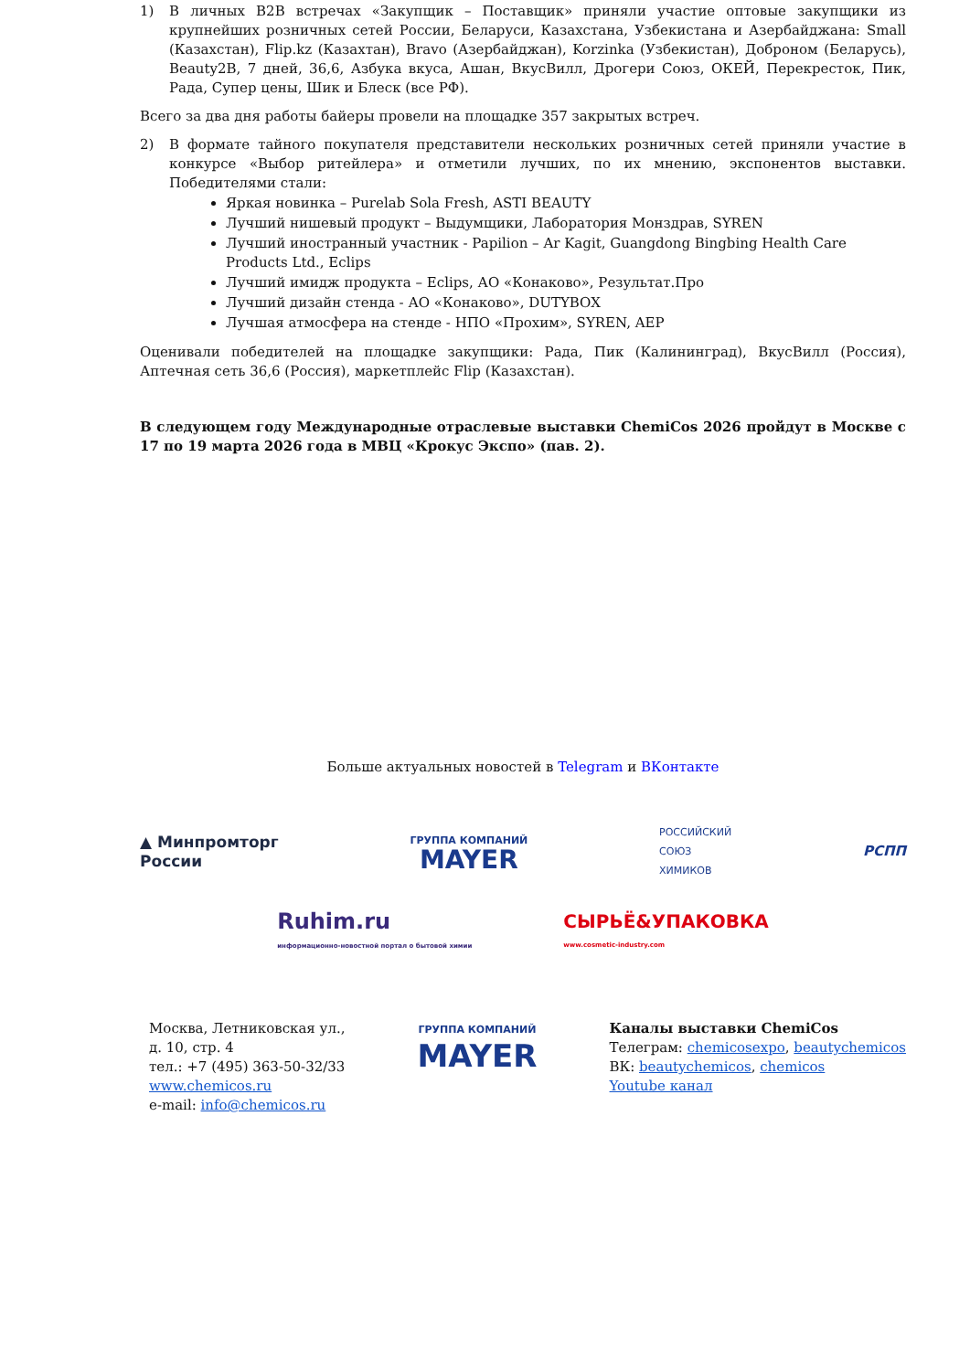1) В личных B2B встречах «Закупщик – Поставщик» приняли участие оптовые закупщики из крупнейших розничных сетей России, Беларуси, Казахстана, Узбекистана и Азербайджана: Small (Казахстан), Flip.kz (Казахтан), Bravo (Азербайджан), Korzinka (Узбекистан), Доброном (Беларусь), Beauty2B, 7 дней, 36,6, Азбука вкуса, Ашан, ВкусВилл, Дрогери Союз, ОКЕЙ, Перекресток, Пик, Рада, Супер цены, Шик и Блеск (все РФ).
Всего за два дня работы байеры провели на площадке 357 закрытых встреч.
2) В формате тайного покупателя представители нескольких розничных сетей приняли участие в конкурсе «Выбор ритейлера» и отметили лучших, по их мнению, экспонентов выставки. Победителями стали:
Яркая новинка – Purelab Sola Fresh, ASTI BEAUTY
Лучший нишевый продукт – Выдумщики, Лаборатория Монздрав, SYREN
Лучший иностранный участник - Papilion – Ar Kagit, Guangdong Bingbing Health Care Products Ltd., Eclips
Лучший имидж продукта – Eclips, АО «Конаково», Результат.Про
Лучший дизайн стенда - АО «Конаково», DUTYBOX
Лучшая атмосфера на стенде - НПО «Прохим», SYREN, AEP
Оценивали победителей на площадке закупщики: Рада, Пик (Калининград), ВкусВилл (Россия), Аптечная сеть 36,6 (Россия), маркетплейс Flip (Казахстан).
В следующем году Международные отраслевые выставки ChemiCos 2026 пройдут в Москве с 17 по 19 марта 2026 года в МВЦ «Крокус Экспо» (пав. 2).
Больше актуальных новостей в Telegram и ВКонтакте
▲ Минпромторг
России
ГРУППА КОМПАНИЙ
MAYER
РОССИЙСКИЙ
СОЮЗ
ХИМИКОВ
РСПП
Ruhim.ru
информационно-новостной портал о бытовой химии
СЫРЬЁ&УПАКОВКА
www.cosmetic-industry.com
Москва, Летниковская ул.,
д. 10, стр. 4
тел.: +7 (495) 363-50-32/33
www.chemicos.ru
e-mail: info@chemicos.ru
ГРУППА КОМПАНИЙ
MAYER
Каналы выставки ChemiCos
Телеграм: chemicosexpo, beautychemicos
ВК: beautychemicos, chemicos
Youtube канал